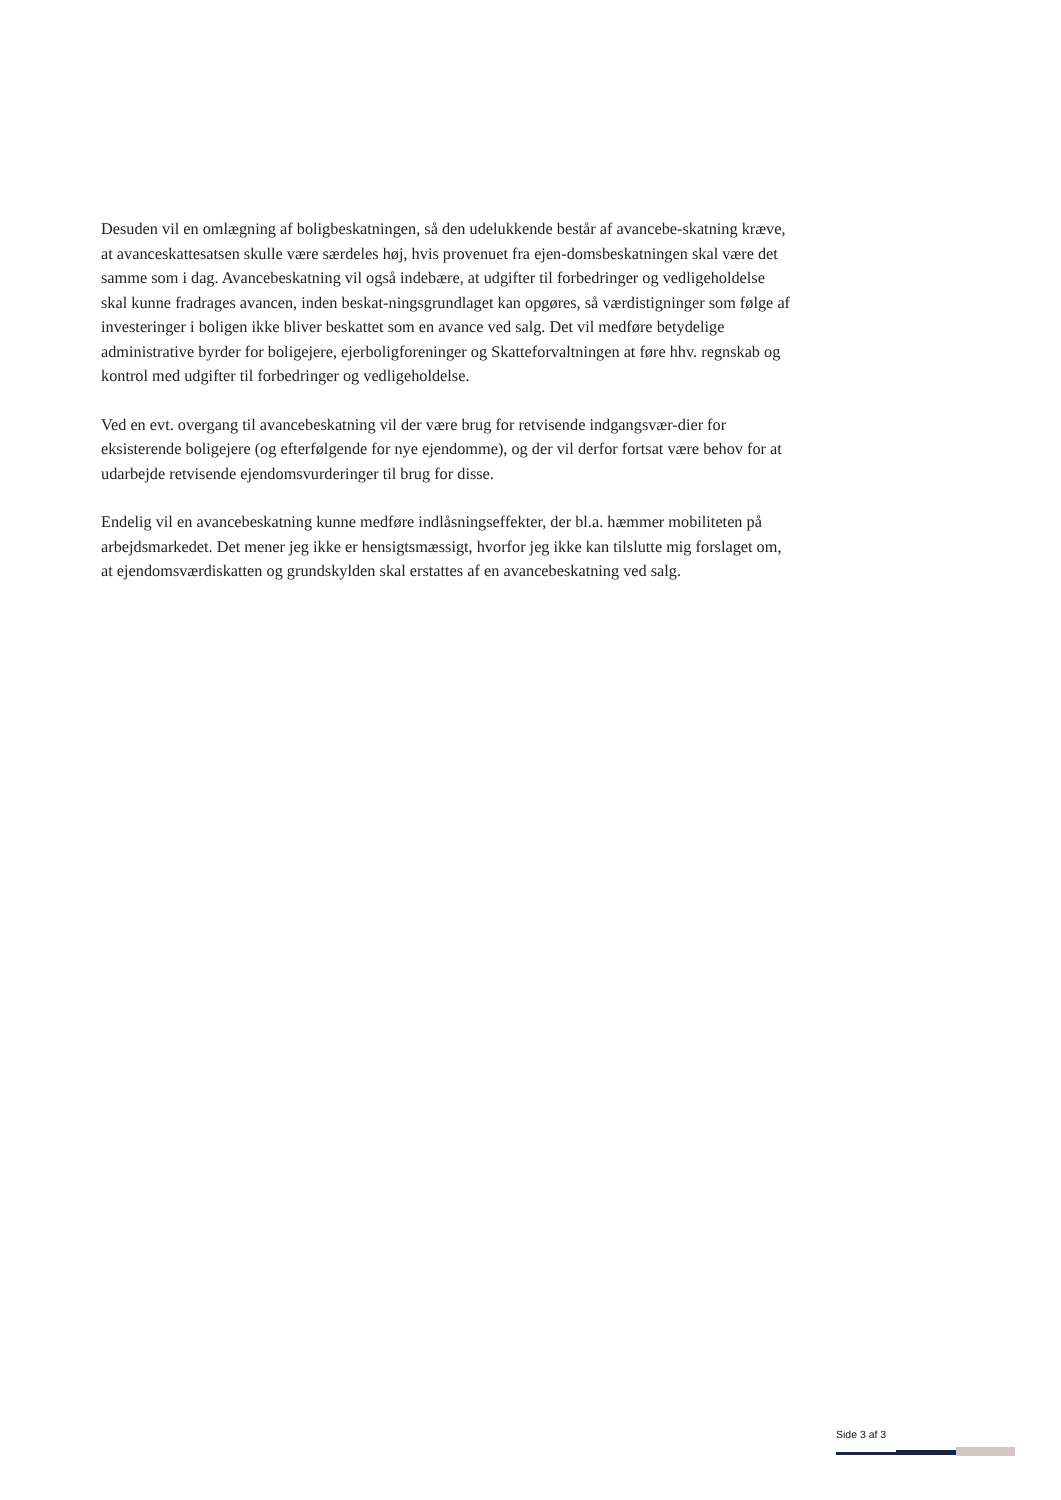Desuden vil en omlægning af boligbeskatningen, så den udelukkende består af avancebe-skatning kræve, at avanceskattesatsen skulle være særdeles høj, hvis provenuet fra ejen-domsbeskatningen skal være det samme som i dag. Avancebeskatning vil også indebære, at udgifter til forbedringer og vedligeholdelse skal kunne fradrages avancen, inden beskat-ningsgrundlaget kan opgøres, så værdistigninger som følge af investeringer i boligen ikke bliver beskattet som en avance ved salg. Det vil medføre betydelige administrative byrder for boligejere, ejerboligforeninger og Skatteforvaltningen at føre hhv. regnskab og kontrol med udgifter til forbedringer og vedligeholdelse.
Ved en evt. overgang til avancebeskatning vil der være brug for retvisende indgangsvær-dier for eksisterende boligejere (og efterfølgende for nye ejendomme), og der vil derfor fortsat være behov for at udarbejde retvisende ejendomsvurderinger til brug for disse.
Endelig vil en avancebeskatning kunne medføre indlåsningseffekter, der bl.a. hæmmer mobiliteten på arbejdsmarkedet. Det mener jeg ikke er hensigtsmæssigt, hvorfor jeg ikke kan tilslutte mig forslaget om, at ejendomsværdiskatten og grundskylden skal erstattes af en avancebeskatning ved salg.
Side 3 af 3